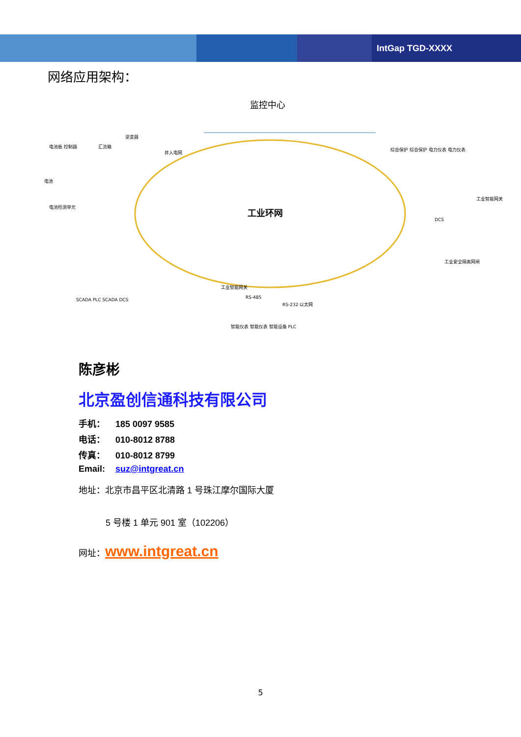IntGap TGD-XXXX
网络应用架构：
监控中心
工业环网
电池板 控制器
汇流箱
逆变器
并入电网
电池
电池检测单元
综合保护 综合保护 电力仪表 电力仪表
工业智能网关
SCADA PLC SCADA DCS
工业智能网关
RS-485
RS-232 以太网
智能仪表 智能仪表 智能设备 PLC
DCS
工业安全隔离网闸
陈彦彬
北京盈创信通科技有限公司
手机： 185 0097 9585
电话： 010-8012 8788
传真： 010-8012 8799
Email: suz@intgreat.cn
地址：北京市昌平区北清路 1 号珠江摩尔国际大厦
5 号楼 1 单元 901 室（102206）
网址：www.intgreat.cn
5